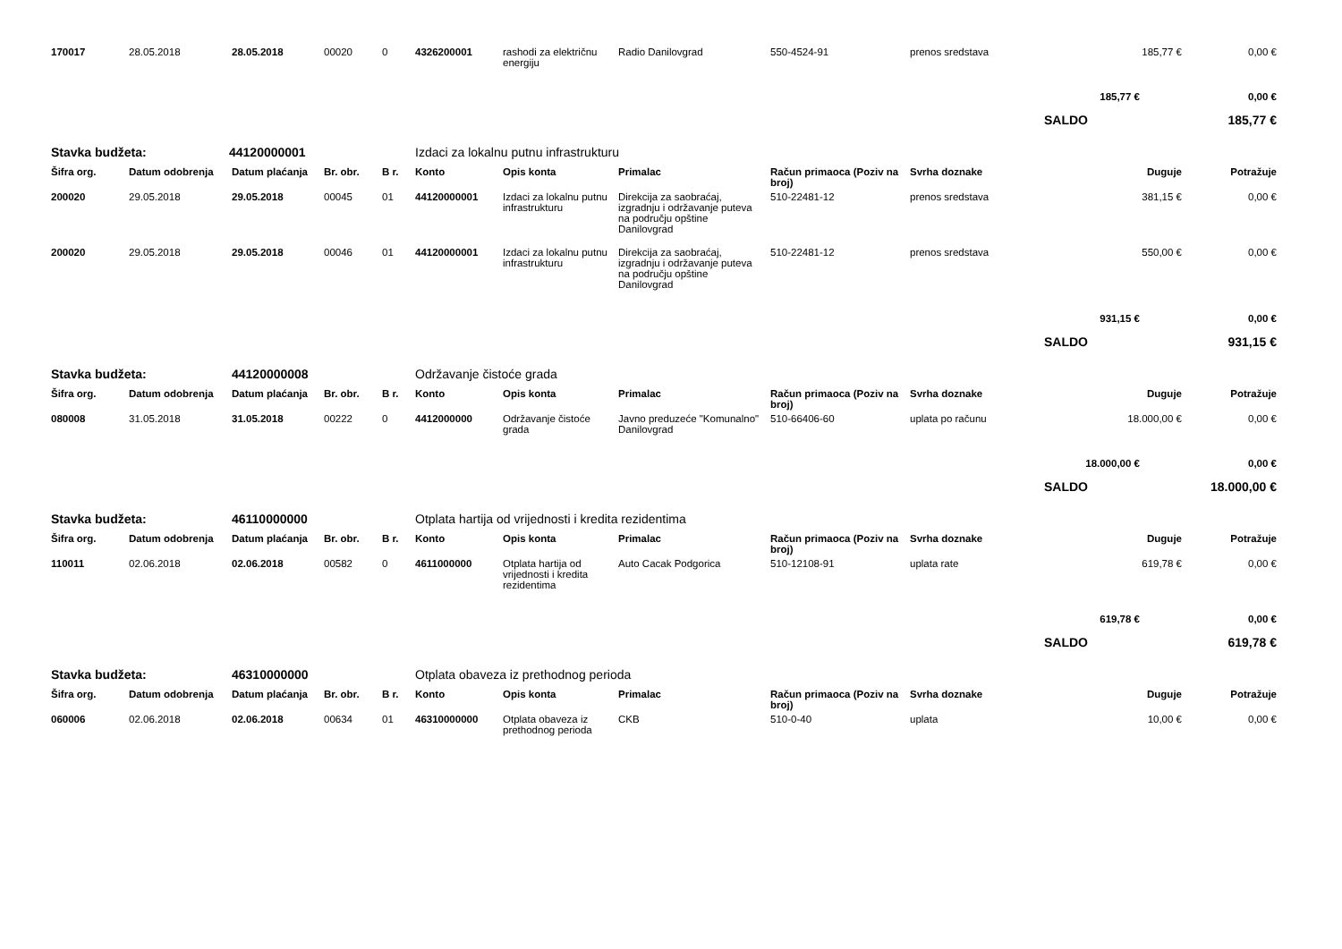| 170017 | 28.05.2018 | 28.05.2018 | 00020 | 0 | 4326200001 | rashodi za električnu energiju | Radio Danilovgrad | 550-4524-91 | prenos sredstava | 185,77 € | 0,00 € |
| | | | | | | | | | | 185,77 € | 0,00 € |
| | | | | | | | | | | SALDO | 185,77 € |
| Stavka budžeta: | | 44120000001 | | | Izdaci za lokalnu putnu infrastrukturu | | | | | | |
| Šifra org. | Datum odobrenja | Datum plaćanja | Br. obr. | B r. | Konto | Opis konta | Primalac | Račun primaoca (Poziv na broj) | Svrha doznake | Duguje | Potražuje |
| 200020 | 29.05.2018 | 29.05.2018 | 00045 | 01 | 44120000001 | Izdaci za lokalnu putnu infrastrukturu | Direkcija za saobraćaj, izgradnju i održavanje puteva na području opštine Danilovgrad | 510-22481-12 | prenos sredstava | 381,15 € | 0,00 € |
| 200020 | 29.05.2018 | 29.05.2018 | 00046 | 01 | 44120000001 | Izdaci za lokalnu putnu infrastrukturu | Direkcija za saobraćaj, izgradnju i održavanje puteva na području opštine Danilovgrad | 510-22481-12 | prenos sredstava | 550,00 € | 0,00 € |
| | | | | | | | | | | 931,15 € | 0,00 € |
| | | | | | | | | | | SALDO | 931,15 € |
| Stavka budžeta: | | 44120000008 | | | Održavanje čistoće grada | | | | | | |
| Šifra org. | Datum odobrenja | Datum plaćanja | Br. obr. | B r. | Konto | Opis konta | Primalac | Račun primaoca (Poziv na broj) | Svrha doznake | Duguje | Potražuje |
| 080008 | 31.05.2018 | 31.05.2018 | 00222 | 0 | 4412000000 | Održavanje čistoće grada | Javno preduzeće "Komunalno" Danilovgrad | 510-66406-60 | uplata po računu | 18.000,00 € | 0,00 € |
| | | | | | | | | | | 18.000,00 € | 0,00 € |
| | | | | | | | | | | SALDO | 18.000,00 € |
| Stavka budžeta: | | 46110000000 | | | Otplata hartija od vrijednosti i kredita rezidentima | | | | | | |
| Šifra org. | Datum odobrenja | Datum plaćanja | Br. obr. | B r. | Konto | Opis konta | Primalac | Račun primaoca (Poziv na broj) | Svrha doznake | Duguje | Potražuje |
| 110011 | 02.06.2018 | 02.06.2018 | 00582 | 0 | 4611000000 | Otplata hartija od vrijednosti i kredita rezidentima | Auto Cacak Podgorica | 510-12108-91 | uplata rate | 619,78 € | 0,00 € |
| | | | | | | | | | | 619,78 € | 0,00 € |
| | | | | | | | | | | SALDO | 619,78 € |
| Stavka budžeta: | | 46310000000 | | | Otplata obaveza iz prethodnog perioda | | | | | | |
| Šifra org. | Datum odobrenja | Datum plaćanja | Br. obr. | B r. | Konto | Opis konta | Primalac | Račun primaoca (Poziv na broj) | Svrha doznake | Duguje | Potražuje |
| 060006 | 02.06.2018 | 02.06.2018 | 00634 | 01 | 46310000000 | Otplata obaveza iz prethodnog perioda | CKB | 510-0-40 | uplata | 10,00 € | 0,00 € |